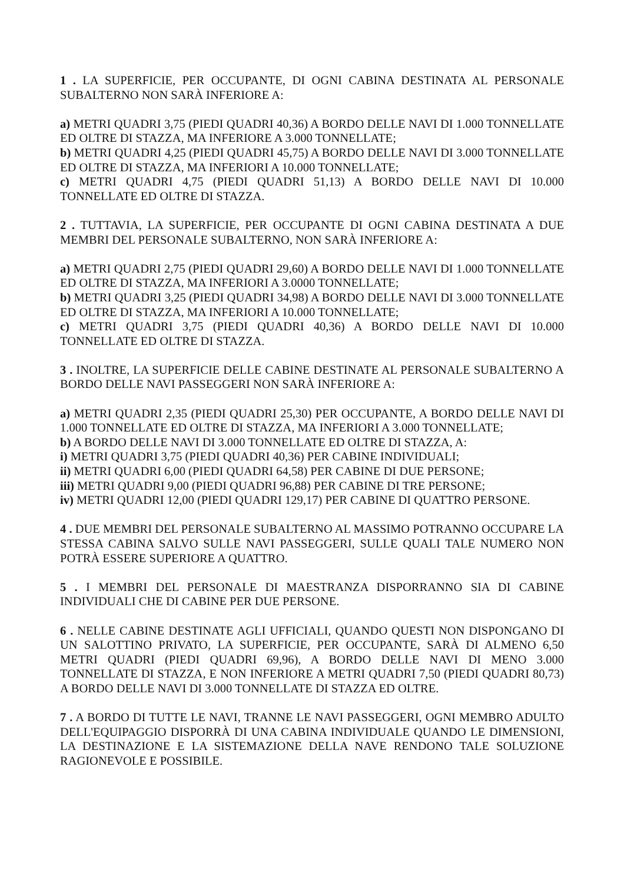1 . LA SUPERFICIE, PER OCCUPANTE, DI OGNI CABINA DESTINATA AL PERSONALE SUBALTERNO NON SARÀ INFERIORE A:
a) METRI QUADRI 3,75 (PIEDI QUADRI 40,36) A BORDO DELLE NAVI DI 1.000 TONNELLATE ED OLTRE DI STAZZA, MA INFERIORE A 3.000 TONNELLATE;
b) METRI QUADRI 4,25 (PIEDI QUADRI 45,75) A BORDO DELLE NAVI DI 3.000 TONNELLATE ED OLTRE DI STAZZA, MA INFERIORI A 10.000 TONNELLATE;
c) METRI QUADRI 4,75 (PIEDI QUADRI 51,13) A BORDO DELLE NAVI DI 10.000 TONNELLATE ED OLTRE DI STAZZA.
2 . TUTTAVIA, LA SUPERFICIE, PER OCCUPANTE DI OGNI CABINA DESTINATA A DUE MEMBRI DEL PERSONALE SUBALTERNO, NON SARÀ INFERIORE A:
a) METRI QUADRI 2,75 (PIEDI QUADRI 29,60) A BORDO DELLE NAVI DI 1.000 TONNELLATE ED OLTRE DI STAZZA, MA INFERIORI A 3.0000 TONNELLATE;
b) METRI QUADRI 3,25 (PIEDI QUADRI 34,98) A BORDO DELLE NAVI DI 3.000 TONNELLATE ED OLTRE DI STAZZA, MA INFERIORI A 10.000 TONNELLATE;
c) METRI QUADRI 3,75 (PIEDI QUADRI 40,36) A BORDO DELLE NAVI DI 10.000 TONNELLATE ED OLTRE DI STAZZA.
3 . INOLTRE, LA SUPERFICIE DELLE CABINE DESTINATE AL PERSONALE SUBALTERNO A BORDO DELLE NAVI PASSEGGERI NON SARÀ INFERIORE A:
a) METRI QUADRI 2,35 (PIEDI QUADRI 25,30) PER OCCUPANTE, A BORDO DELLE NAVI DI 1.000 TONNELLATE ED OLTRE DI STAZZA, MA INFERIORI A 3.000 TONNELLATE;
b) A BORDO DELLE NAVI DI 3.000 TONNELLATE ED OLTRE DI STAZZA, A:
i) METRI QUADRI 3,75 (PIEDI QUADRI 40,36) PER CABINE INDIVIDUALI;
ii) METRI QUADRI 6,00 (PIEDI QUADRI 64,58) PER CABINE DI DUE PERSONE;
iii) METRI QUADRI 9,00 (PIEDI QUADRI 96,88) PER CABINE DI TRE PERSONE;
iv) METRI QUADRI 12,00 (PIEDI QUADRI 129,17) PER CABINE DI QUATTRO PERSONE.
4 . DUE MEMBRI DEL PERSONALE SUBALTERNO AL MASSIMO POTRANNO OCCUPARE LA STESSA CABINA SALVO SULLE NAVI PASSEGGERI, SULLE QUALI TALE NUMERO NON POTRÀ ESSERE SUPERIORE A QUATTRO.
5 . I MEMBRI DEL PERSONALE DI MAESTRANZA DISPORRANNO SIA DI CABINE INDIVIDUALI CHE DI CABINE PER DUE PERSONE.
6 . NELLE CABINE DESTINATE AGLI UFFICIALI, QUANDO QUESTI NON DISPONGANO DI UN SALOTTINO PRIVATO, LA SUPERFICIE, PER OCCUPANTE, SARÀ DI ALMENO 6,50 METRI QUADRI (PIEDI QUADRI 69,96), A BORDO DELLE NAVI DI MENO 3.000 TONNELLATE DI STAZZA, E NON INFERIORE A METRI QUADRI 7,50 (PIEDI QUADRI 80,73) A BORDO DELLE NAVI DI 3.000 TONNELLATE DI STAZZA ED OLTRE.
7 . A BORDO DI TUTTE LE NAVI, TRANNE LE NAVI PASSEGGERI, OGNI MEMBRO ADULTO DELL'EQUIPAGGIO DISPORRÀ DI UNA CABINA INDIVIDUALE QUANDO LE DIMENSIONI, LA DESTINAZIONE E LA SISTEMAZIONE DELLA NAVE RENDONO TALE SOLUZIONE RAGIONEVOLE E POSSIBILE.